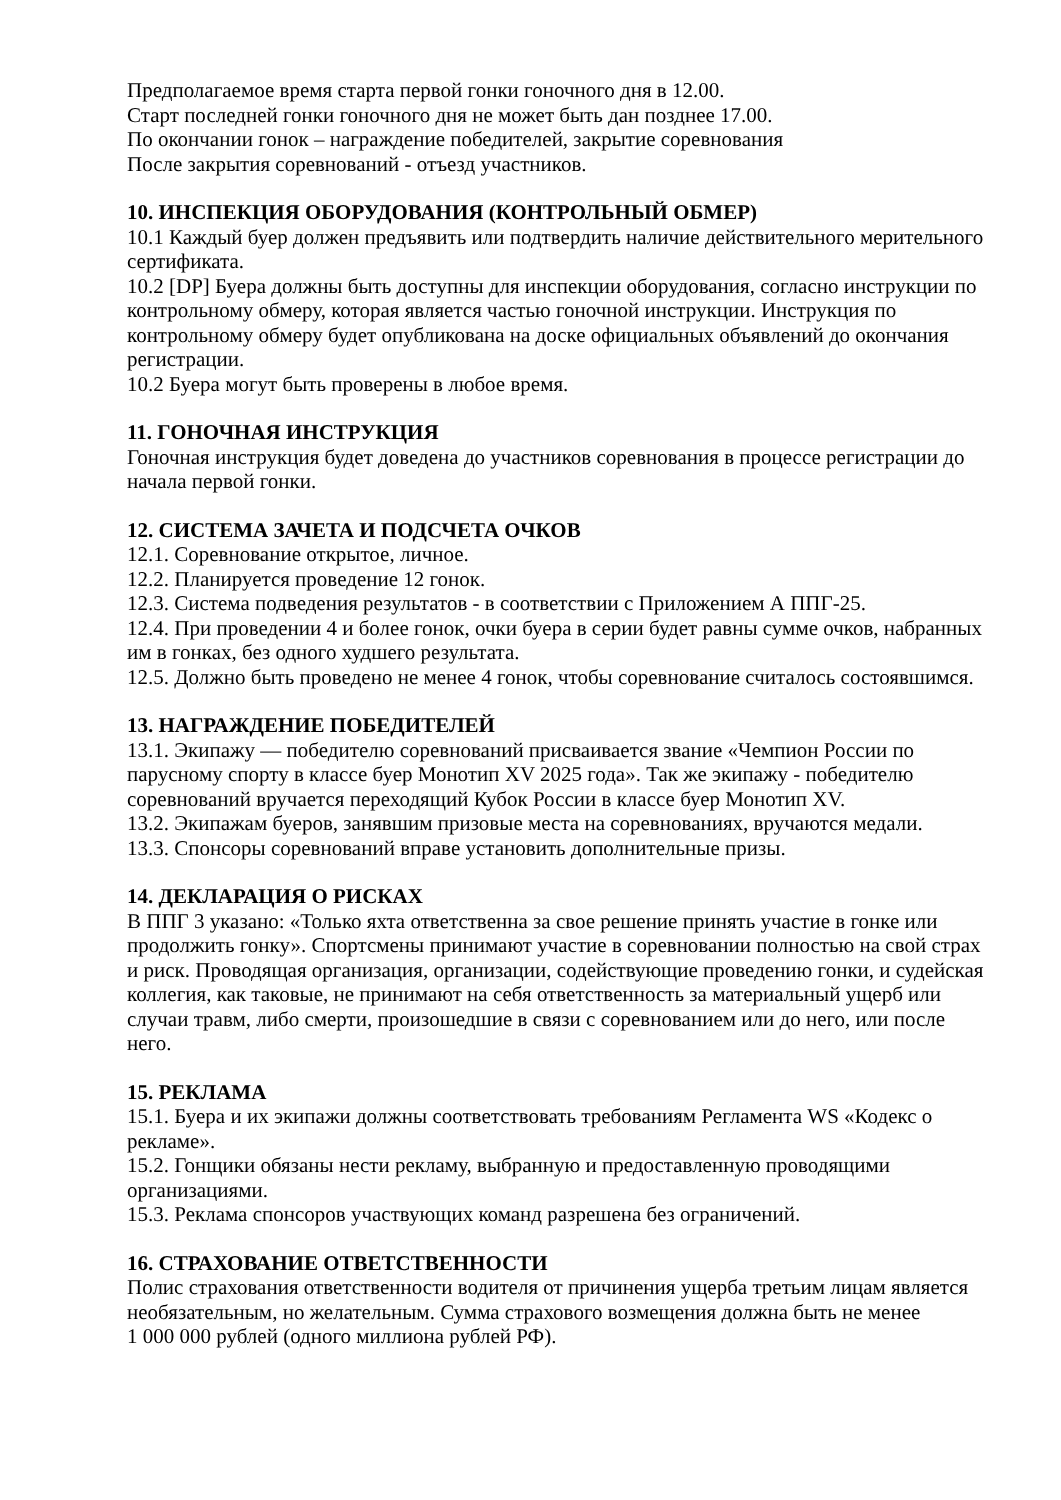Предполагаемое время старта первой гонки гоночного дня в 12.00.
Старт последней гонки гоночного дня не может быть дан позднее 17.00.
По окончании гонок – награждение победителей, закрытие соревнования
После закрытия соревнований - отъезд участников.
10. ИНСПЕКЦИЯ ОБОРУДОВАНИЯ (КОНТРОЛЬНЫЙ ОБМЕР)
10.1 Каждый буер должен предъявить или подтвердить наличие действительного мерительного сертификата.
10.2 [DP] Буера должны быть доступны для инспекции оборудования, согласно инструкции по контрольному обмеру, которая является частью гоночной инструкции. Инструкция по контрольному обмеру будет опубликована на доске официальных объявлений до окончания регистрации.
10.2 Буера могут быть проверены в любое время.
11. ГОНОЧНАЯ ИНСТРУКЦИЯ
Гоночная инструкция будет доведена до участников соревнования в процессе регистрации до начала первой гонки.
12. СИСТЕМА ЗАЧЕТА И ПОДСЧЕТА ОЧКОВ
12.1. Соревнование открытое, личное.
12.2. Планируется проведение 12 гонок.
12.3. Система подведения результатов - в соответствии с Приложением А ППГ-25.
12.4. При проведении 4 и более гонок, очки буера в серии будет равны сумме очков, набранных им в гонках, без одного худшего результата.
12.5. Должно быть проведено не менее 4 гонок, чтобы соревнование считалось состоявшимся.
13. НАГРАЖДЕНИЕ ПОБЕДИТЕЛЕЙ
13.1. Экипажу — победителю соревнований присваивается звание «Чемпион России по парусному спорту в классе буер Монотип XV 2025 года». Так же экипажу - победителю соревнований вручается переходящий Кубок России в классе буер Монотип XV.
13.2. Экипажам буеров, занявшим призовые места на соревнованиях, вручаются медали.
13.3. Спонсоры соревнований вправе установить дополнительные призы.
14. ДЕКЛАРАЦИЯ О РИСКАХ
В ППГ 3 указано: «Только яхта ответственна за свое решение принять участие в гонке или продолжить гонку». Спортсмены принимают участие в соревновании полностью на свой страх и риск. Проводящая организация, организации, содействующие проведению гонки, и судейская коллегия, как таковые, не принимают на себя ответственность за материальный ущерб или случаи травм, либо смерти, произошедшие в связи с соревнованием или до него, или после него.
15. РЕКЛАМА
15.1. Буера и их экипажи должны соответствовать требованиям Регламента WS «Кодекс о рекламе».
15.2. Гонщики обязаны нести рекламу, выбранную и предоставленную проводящими организациями.
15.3. Реклама спонсоров участвующих команд разрешена без ограничений.
16. СТРАХОВАНИЕ ОТВЕТСТВЕННОСТИ
Полис страхования ответственности водителя от причинения ущерба третьим лицам является необязательным, но желательным. Сумма страхового возмещения должна быть не менее
1 000 000 рублей (одного миллиона рублей РФ).